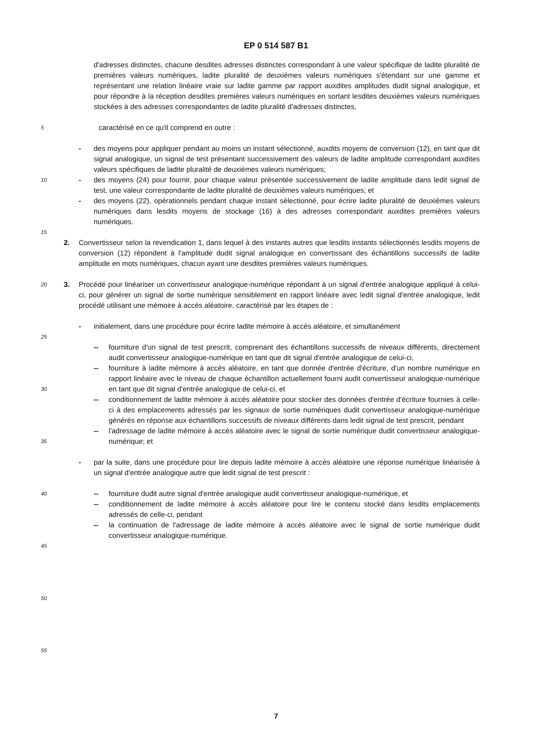EP 0 514 587 B1
5
10
15
20
25
30
35
40
45
50
55
d'adresses distinctes, chacune desdites adresses distinctes correspondant à une valeur spécifique de ladite pluralité de premières valeurs numériques, ladite pluralité de deuxièmes valeurs numériques s'étendant sur une gamme et représentant une relation linéaire vraie sur ladite gamme par rapport auxdites amplitudes dudit signal analogique, et pour répondre à la réception desdites premières valeurs numériques en sortant lesdites deuxièmes valeurs numériques stockées à des adresses correspondantes de ladite pluralité d'adresses distinctes,
caractérisé en ce qu'il comprend en outre :
- des moyens pour appliquer pendant au moins un instant sélectionné, auxdits moyens de conversion (12), en tant que dit signal analogique, un signal de test présentant successivement des valeurs de ladite amplitude correspondant auxdites valeurs spécifiques de ladite pluralité de deuxièmes valeurs numériques;
- des moyens (24) pour fournir, pour chaque valeur présentée successivement de ladite amplitude dans ledit signal de test, une valeur correspondante de ladite pluralité de deuxièmes valeurs numériques; et
- des moyens (22), opérationnels pendant chaque instant sélectionné, pour écrire ladite pluralité de deuxièmes valeurs numériques dans lesdits moyens de stockage (16) à des adresses correspondant auxdites premières valeurs numériques.
2. Convertisseur selon la revendication 1, dans lequel à des instants autres que lesdits instants sélectionnés lesdits moyens de conversion (12) répondent à l'amplitude dudit signal analogique en convertissant des échantillons successifs de ladite amplitude en mots numériques, chacun ayant une desdites premières valeurs numériques.
3. Procédé pour linéariser un convertisseur analogique-numérique répondant à un signal d'entrée analogique appliqué à celui-ci, pour générer un signal de sortie numérique sensiblement en rapport linéaire avec ledit signal d'entrée analogique, ledit procédé utilisant une mémoire à accès aléatoire, caractérisé par les étapes de :
- initialement, dans une procédure pour écrire ladite mémoire à accès aléatoire, et simultanément
-- fourniture d'un signal de test prescrit, comprenant des échantillons successifs de niveaux différents, directement audit convertisseur analogique-numérique en tant que dit signal d'entrée analogique de celui-ci,
-- fourniture à ladite mémoire à accès aléatoire, en tant que donnée d'entrée d'écriture, d'un nombre numérique en rapport linéaire avec le niveau de chaque échantillon actuellement fourni audit convertisseur analogique-numérique en tant que dit signal d'entrée analogique de celui-ci, et
-- conditionnement de ladite mémoire à accès aléatoire pour stocker des données d'entrée d'écriture fournies à celle-ci à des emplacements adressés par les signaux de sortie numériques dudit convertisseur analogique-numérique générés en réponse aux échantillons successifs de niveaux différents dans ledit signal de test prescrit, pendant
-- l'adressage de ladite mémoire à accès aléatoire avec le signal de sortie numérique dudit convertisseur analogique-numérique; et
- par la suite, dans une procédure pour lire depuis ladite mémoire à accès aléatoire une réponse numérique linéarisée à un signal d'entrée analogique autre que ledit signal de test prescrit :
-- fourniture dudit autre signal d'entrée analogique audit convertisseur analogique-numérique, et
-- conditionnement de ladite mémoire à accès aléatoire pour lire le contenu stocké dans lesdits emplacements adressés de celle-ci, pendant
-- la continuation de l'adressage de ladite mémoire à accès aléatoire avec le signal de sortie numérique dudit convertisseur analogique-numérique.
7